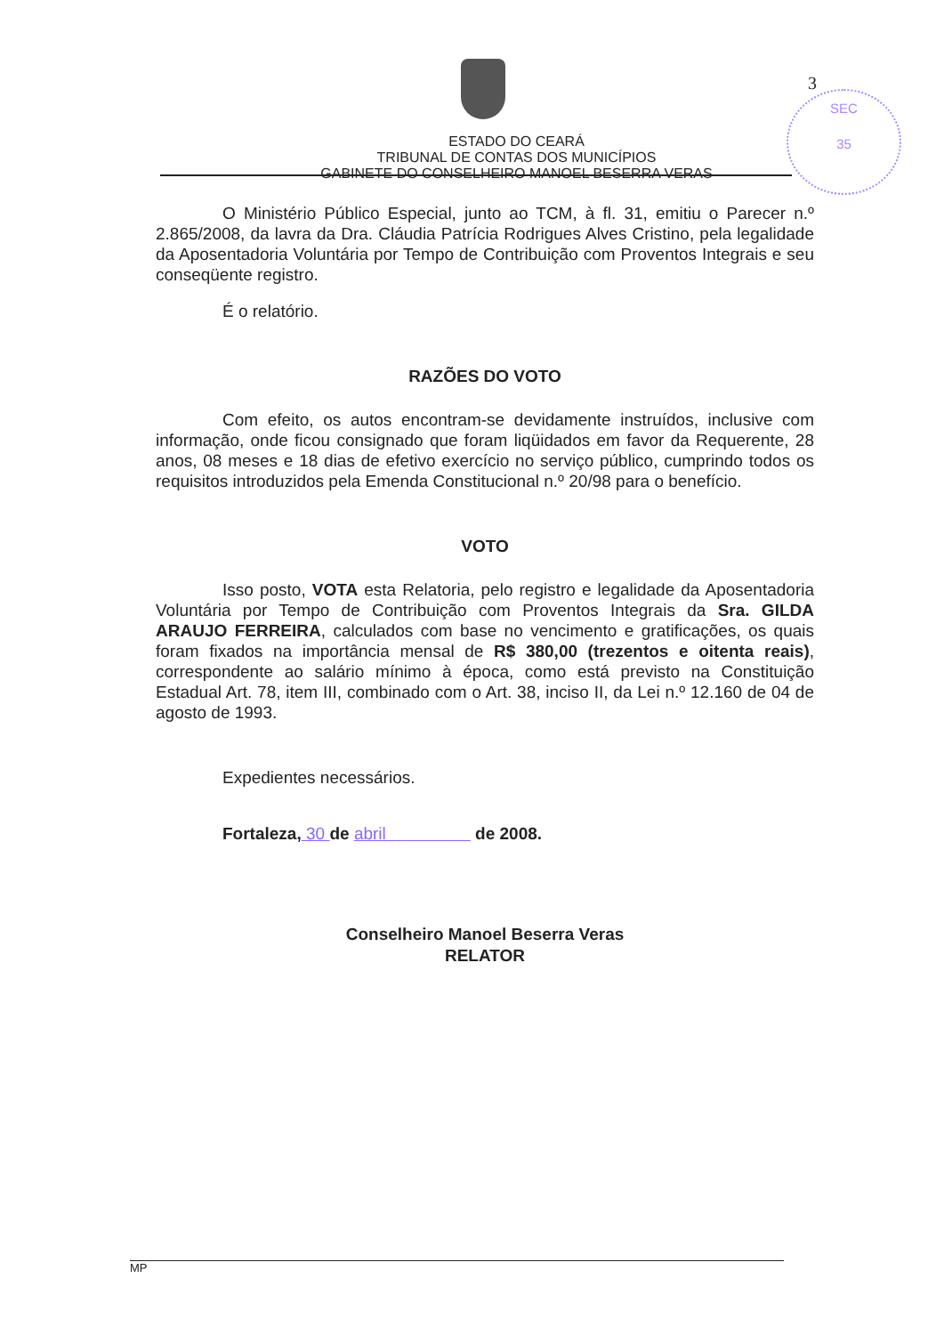3
SEC
35
ESTADO DO CEARÁ
TRIBUNAL DE CONTAS DOS MUNICÍPIOS
GABINETE DO CONSELHEIRO MANOEL BESERRA VERAS
O Ministério Público Especial, junto ao TCM, à fl. 31, emitiu o Parecer n.º 2.865/2008, da lavra da Dra. Cláudia Patrícia Rodrigues Alves Cristino, pela legalidade da Aposentadoria Voluntária por Tempo de Contribuição com Proventos Integrais e seu conseqüente registro.
É o relatório.
RAZÕES DO VOTO
Com efeito, os autos encontram-se devidamente instruídos, inclusive com informação, onde ficou consignado que foram liqüidados em favor da Requerente, 28 anos, 08 meses e 18 dias de efetivo exercício no serviço público, cumprindo todos os requisitos introduzidos pela Emenda Constitucional n.º 20/98 para o benefício.
VOTO
Isso posto, VOTA esta Relatoria, pelo registro e legalidade da Aposentadoria Voluntária por Tempo de Contribuição com Proventos Integrais da Sra. GILDA ARAUJO FERREIRA, calculados com base no vencimento e gratificações, os quais foram fixados na importância mensal de R$ 380,00 (trezentos e oitenta reais), correspondente ao salário mínimo à época, como está previsto na Constituição Estadual Art. 78, item III, combinado com o Art. 38, inciso II, da Lei n.º 12.160 de 04 de agosto de 1993.
Expedientes necessários.
Fortaleza, 30 de abril de 2008.
Conselheiro Manoel Beserra Veras
RELATOR
MP